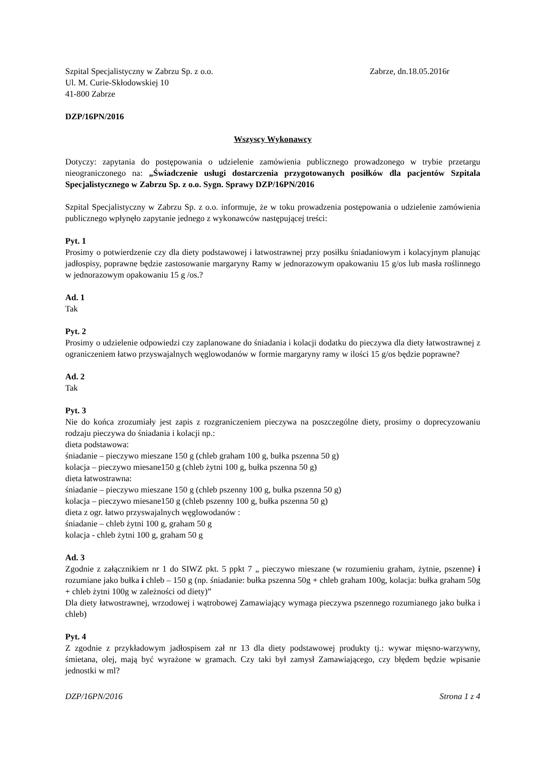Szpital Specjalistyczny w Zabrzu Sp. z o.o. Zabrze, dn.18.05.2016r
Ul. M. Curie-Skłodowskiej 10
41-800 Zabrze
DZP/16PN/2016
Wszyscy Wykonawcy
Dotyczy: zapytania do postępowania o udzielenie zamówienia publicznego prowadzonego w trybie przetargu nieograniczonego na: „Świadczenie usługi dostarczenia przygotowanych posiłków dla pacjentów Szpitala Specjalistycznego w Zabrzu Sp. z o.o. Sygn. Sprawy DZP/16PN/2016
Szpital Specjalistyczny w Zabrzu Sp. z o.o. informuje, że w toku prowadzenia postępowania o udzielenie zamówienia publicznego wpłynęło zapytanie jednego z wykonawców następującej treści:
Pyt. 1
Prosimy o potwierdzenie czy dla diety podstawowej i łatwostrawnej przy posiłku śniadaniowym i kolacyjnym planując jadłospisy, poprawne będzie zastosowanie margaryny Ramy w jednorazowym opakowaniu 15 g/os lub masła roślinnego w jednorazowym opakowaniu 15 g /os.?
Ad. 1
Tak
Pyt. 2
Prosimy o udzielenie odpowiedzi czy zaplanowane do śniadania i kolacji dodatku do pieczywa dla diety łatwostrawnej z ograniczeniem łatwo przyswajalnych węglowodanów w formie margaryny ramy w ilości 15 g/os będzie poprawne?
Ad. 2
Tak
Pyt. 3
Nie do końca zrozumiały jest zapis z rozgraniczeniem pieczywa na poszczególne diety, prosimy o doprecyzowaniu rodzaju pieczywa do śniadania i kolacji np.:
dieta podstawowa:
śniadanie – pieczywo mieszane 150 g (chleb graham 100 g, bułka pszenna 50 g)
kolacja – pieczywo miesane150 g (chleb żytni 100 g, bułka pszenna 50 g)
dieta łatwostrawna:
śniadanie – pieczywo mieszane 150 g (chleb pszenny 100 g, bułka pszenna 50 g)
kolacja – pieczywo miesane150 g (chleb pszenny 100 g, bułka pszenna 50 g)
dieta z ogr. łatwo przyswajalnych węglowodanów :
śniadanie – chleb żytni 100 g, graham 50 g
kolacja - chleb żytni 100 g, graham 50 g
Ad. 3
Zgodnie z załącznikiem nr 1 do SIWZ pkt. 5 ppkt 7 „ pieczywo mieszane (w rozumieniu graham, żytnie, pszenne) i rozumiane jako bułka i chleb – 150 g (np. śniadanie: bułka pszenna 50g + chleb graham 100g, kolacja: bułka graham 50g + chleb żytni 100g w zależności od diety)”
Dla diety łatwostrawnej, wrzodowej i wątrobowej Zamawiający wymaga pieczywa pszennego rozumianego jako bułka i chleb)
Pyt. 4
Z zgodnie z przykładowym jadłospisem zał nr 13 dla diety podstawowej produkty tj.: wywar mięsno-warzywny, śmietana, olej, mają być wyrażone w gramach. Czy taki był zamysł Zamawiającego, czy błędem będzie wpisanie jednostki w ml?
DZP/16PN/2016 Strona 1 z 4